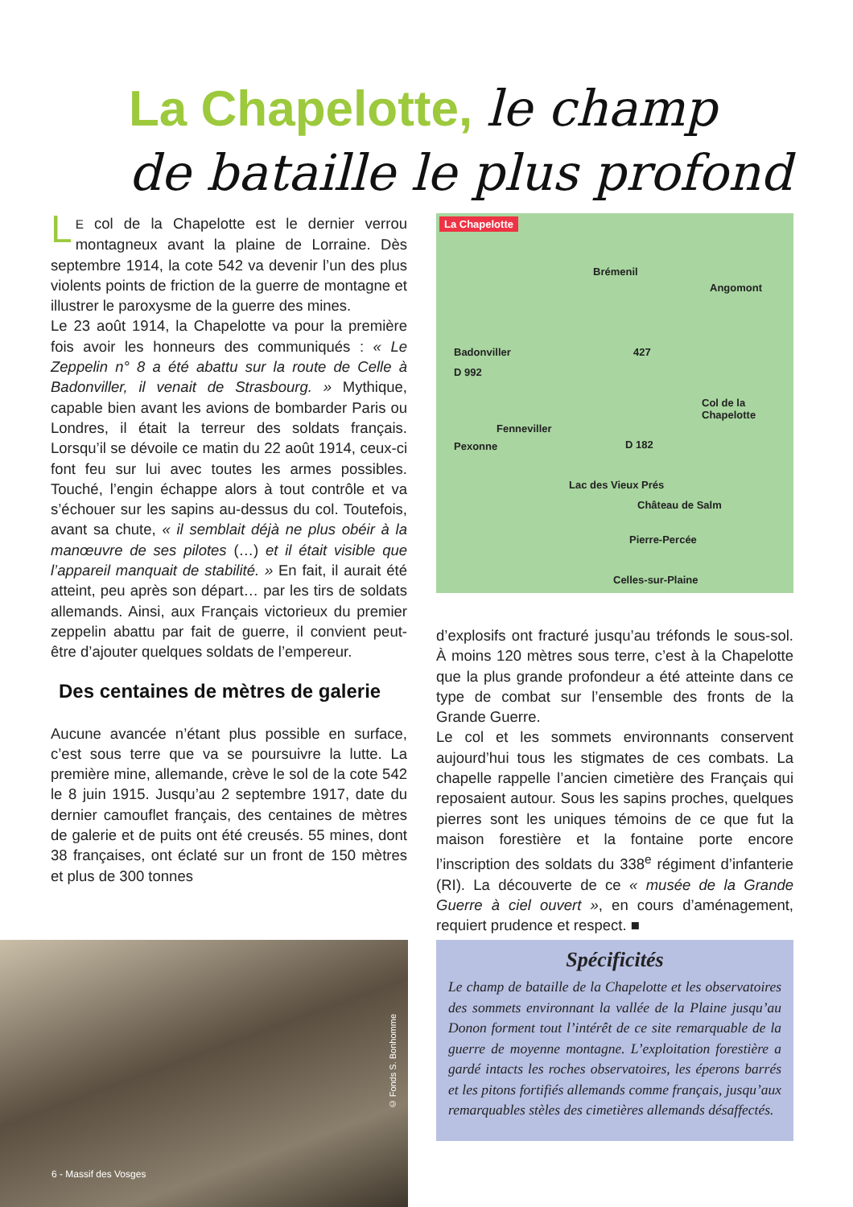La Chapelotte, le champ
de bataille le plus profond
LE col de la Chapelotte est le dernier verrou montagneux avant la plaine de Lorraine. Dès septembre 1914, la cote 542 va devenir l’un des plus violents points de friction de la guerre de montagne et illustrer le paroxysme de la guerre des mines.
Le 23 août 1914, la Chapelotte va pour la première fois avoir les honneurs des communiqués : « Le Zeppelin n° 8 a été abattu sur la route de Celle à Badonviller, il venait de Strasbourg. » Mythique, capable bien avant les avions de bombarder Paris ou Londres, il était la terreur des soldats français. Lorsqu’il se dévoile ce matin du 22 août 1914, ceux-ci font feu sur lui avec toutes les armes possibles. Touché, l’engin échappe alors à tout contrôle et va s’échouer sur les sapins au-dessus du col. Toutefois, avant sa chute, « il semblait déjà ne plus obéir à la manœuvre de ses pilotes (…) et il était visible que l’appareil manquait de stabilité. » En fait, il aurait été atteint, peu après son départ… par les tirs de soldats allemands. Ainsi, aux Français victorieux du premier zeppelin abattu par fait de guerre, il convient peut-être d’ajouter quelques soldats de l’empereur.
Des centaines de mètres de galerie
Aucune avancée n’étant plus possible en surface, c’est sous terre que va se poursuivre la lutte. La première mine, allemande, crève le sol de la cote 542 le 8 juin 1915. Jusqu’au 2 septembre 1917, date du dernier camouflet français, des centaines de mètres de galerie et de puits ont été creusés. 55 mines, dont 38 françaises, ont éclaté sur un front de 150 mètres et plus de 300 tonnes
La Chapelotte
Brémenil
Angomont
Badonviller
D 992
427
Col de la Chapelotte
Fenneviller
Pexonne D 182
Lac des Vieux Prés
Château de Salm
Pierre-Percée
Celles-sur-Plaine
d’explosifs ont fracturé jusqu’au tréfonds le sous-sol. À moins 120 mètres sous terre, c’est à la Chapelotte que la plus grande profondeur a été atteinte dans ce type de combat sur l’ensemble des fronts de la Grande Guerre.
Le col et les sommets environnants conservent aujourd’hui tous les stigmates de ces combats. La chapelle rappelle l’ancien cimetière des Français qui reposaient autour. Sous les sapins proches, quelques pierres sont les uniques témoins de ce que fut la maison forestière et la fontaine porte encore l’inscription des soldats du 338<sup>e</sup> régiment d’infanterie (RI). La découverte de ce « musée de la Grande Guerre à ciel ouvert », en cours d’aménagement, requiert prudence et respect. ■
© Fonds S. Bonhomme
6 - Massif des Vosges
Spécificités
Le champ de bataille de la Chapelotte et les observatoires des sommets environnant la vallée de la Plaine jusqu’au Donon forment tout l’intérêt de ce site remarquable de la guerre de moyenne montagne. L’exploitation forestière a gardé intacts les roches observatoires, les éperons barrés et les pitons fortifiés allemands comme français, jusqu’aux remarquables stèles des cimetières allemands désaffectés.